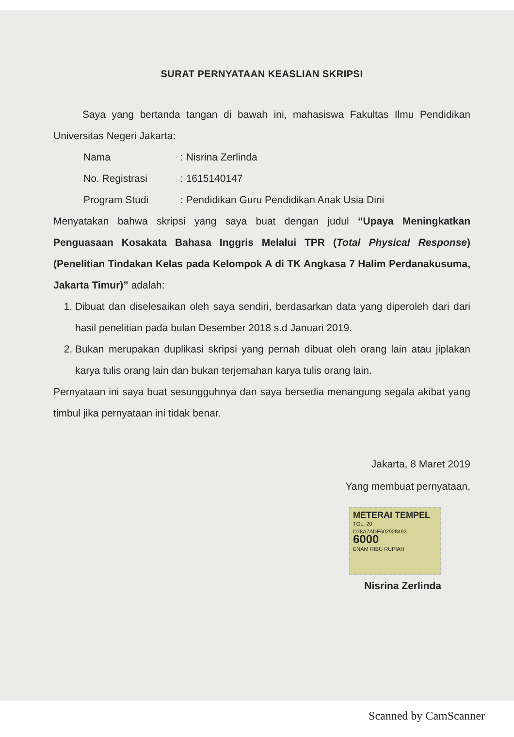SURAT PERNYATAAN KEASLIAN SKRIPSI
Saya yang bertanda tangan di bawah ini, mahasiswa Fakultas Ilmu Pendidikan Universitas Negeri Jakarta:
Nama: Nisrina Zerlinda
No. Registrasi: 1615140147
Program Studi: Pendidikan Guru Pendidikan Anak Usia Dini
Menyatakan bahwa skripsi yang saya buat dengan judul “Upaya Meningkatkan Penguasaan Kosakata Bahasa Inggris Melalui TPR (Total Physical Response) (Penelitian Tindakan Kelas pada Kelompok A di TK Angkasa 7 Halim Perdanakusuma, Jakarta Timur)” adalah:
1. Dibuat dan diselesaikan oleh saya sendiri, berdasarkan data yang diperoleh dari dari hasil penelitian pada bulan Desember 2018 s.d Januari 2019.
2. Bukan merupakan duplikasi skripsi yang pernah dibuat oleh orang lain atau jiplakan karya tulis orang lain dan bukan terjemahan karya tulis orang lain.
Pernyataan ini saya buat sesungguhnya dan saya bersedia menangung segala akibat yang timbul jika pernyataan ini tidak benar.
Jakarta, 8 Maret 2019
Yang membuat pernyataan,
METERAI TEMPEL
TGL. 20
D78A7ADF602928493
6000
ENAM RIBU RUPIAH
Nisrina Zerlinda
Scanned by CamScanner